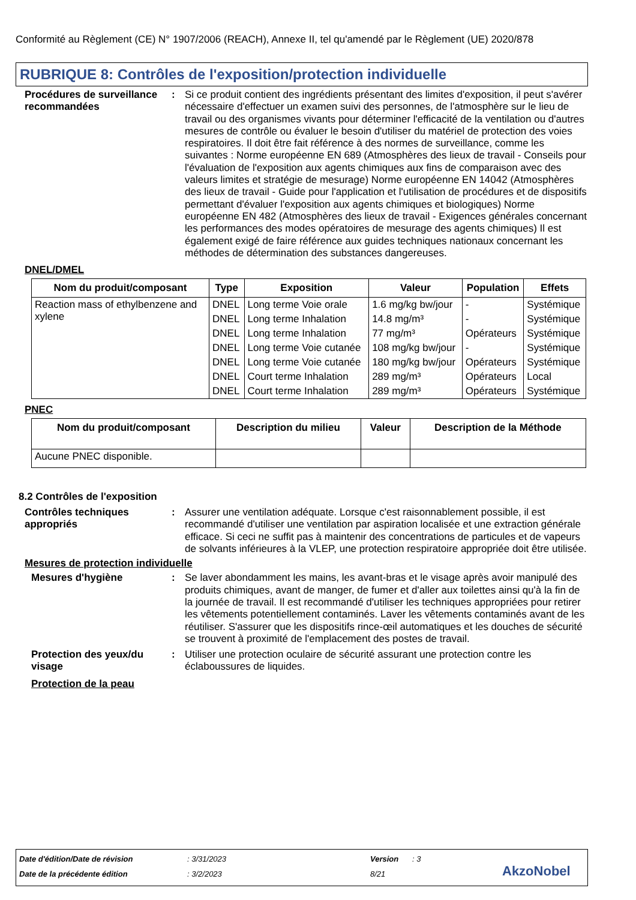Conformité au Règlement (CE) N° 1907/2006 (REACH), Annexe II, tel qu'amendé par le Règlement (UE) 2020/878
RUBRIQUE 8: Contrôles de l'exposition/protection individuelle
Procédures de surveillance recommandées
: Si ce produit contient des ingrédients présentant des limites d'exposition, il peut s'avérer nécessaire d'effectuer un examen suivi des personnes, de l'atmosphère sur le lieu de travail ou des organismes vivants pour déterminer l'efficacité de la ventilation ou d'autres mesures de contrôle ou évaluer le besoin d'utiliser du matériel de protection des voies respiratoires. Il doit être fait référence à des normes de surveillance, comme les suivantes : Norme européenne EN 689 (Atmosphères des lieux de travail - Conseils pour l'évaluation de l'exposition aux agents chimiques aux fins de comparaison avec des valeurs limites et stratégie de mesurage) Norme européenne EN 14042 (Atmosphères des lieux de travail - Guide pour l'application et l'utilisation de procédures et de dispositifs permettant d'évaluer l'exposition aux agents chimiques et biologiques) Norme européenne EN 482 (Atmosphères des lieux de travail - Exigences générales concernant les performances des modes opératoires de mesurage des agents chimiques) Il est également exigé de faire référence aux guides techniques nationaux concernant les méthodes de détermination des substances dangereuses.
DNEL/DMEL
| Nom du produit/composant | Type | Exposition | Valeur | Population | Effets |
| --- | --- | --- | --- | --- | --- |
| Reaction mass of ethylbenzene and xylene | DNEL | Long terme Voie orale | 1.6 mg/kg bw/jour | - | Systémique |
| | DNEL | Long terme Inhalation | 14.8 mg/m³ | - | Systémique |
| | DNEL | Long terme Inhalation | 77 mg/m³ | Opérateurs | Systémique |
| | DNEL | Long terme Voie cutanée | 108 mg/kg bw/jour | - | Systémique |
| | DNEL | Long terme Voie cutanée | 180 mg/kg bw/jour | Opérateurs | Systémique |
| | DNEL | Court terme Inhalation | 289 mg/m³ | Opérateurs | Local |
| | DNEL | Court terme Inhalation | 289 mg/m³ | Opérateurs | Systémique |
PNEC
| Nom du produit/composant | Description du milieu | Valeur | Description de la Méthode |
| --- | --- | --- | --- |
| Aucune PNEC disponible. | | | |
8.2 Contrôles de l'exposition
Contrôles techniques appropriés
: Assurer une ventilation adéquate. Lorsque c'est raisonnablement possible, il est recommandé d'utiliser une ventilation par aspiration localisée et une extraction générale efficace. Si ceci ne suffit pas à maintenir des concentrations de particules et de vapeurs de solvants inférieures à la VLEP, une protection respiratoire appropriée doit être utilisée.
Mesures de protection individuelle
Mesures d'hygiène : Se laver abondamment les mains, les avant-bras et le visage après avoir manipulé des produits chimiques, avant de manger, de fumer et d'aller aux toilettes ainsi qu'à la fin de la journée de travail. Il est recommandé d'utiliser les techniques appropriées pour retirer les vêtements potentiellement contaminés. Laver les vêtements contaminés avant de les réutiliser. S'assurer que les dispositifs rince-œil automatiques et les douches de sécurité se trouvent à proximité de l'emplacement des postes de travail.
Protection des yeux/du visage
: Utiliser une protection oculaire de sécurité assurant une protection contre les éclaboussures de liquides.
Protection de la peau
Date d'édition/Date de révision: 3/31/2023 Version: 3
Date de la précédente édition: 3/2/2023 8/21 AkzoNobel